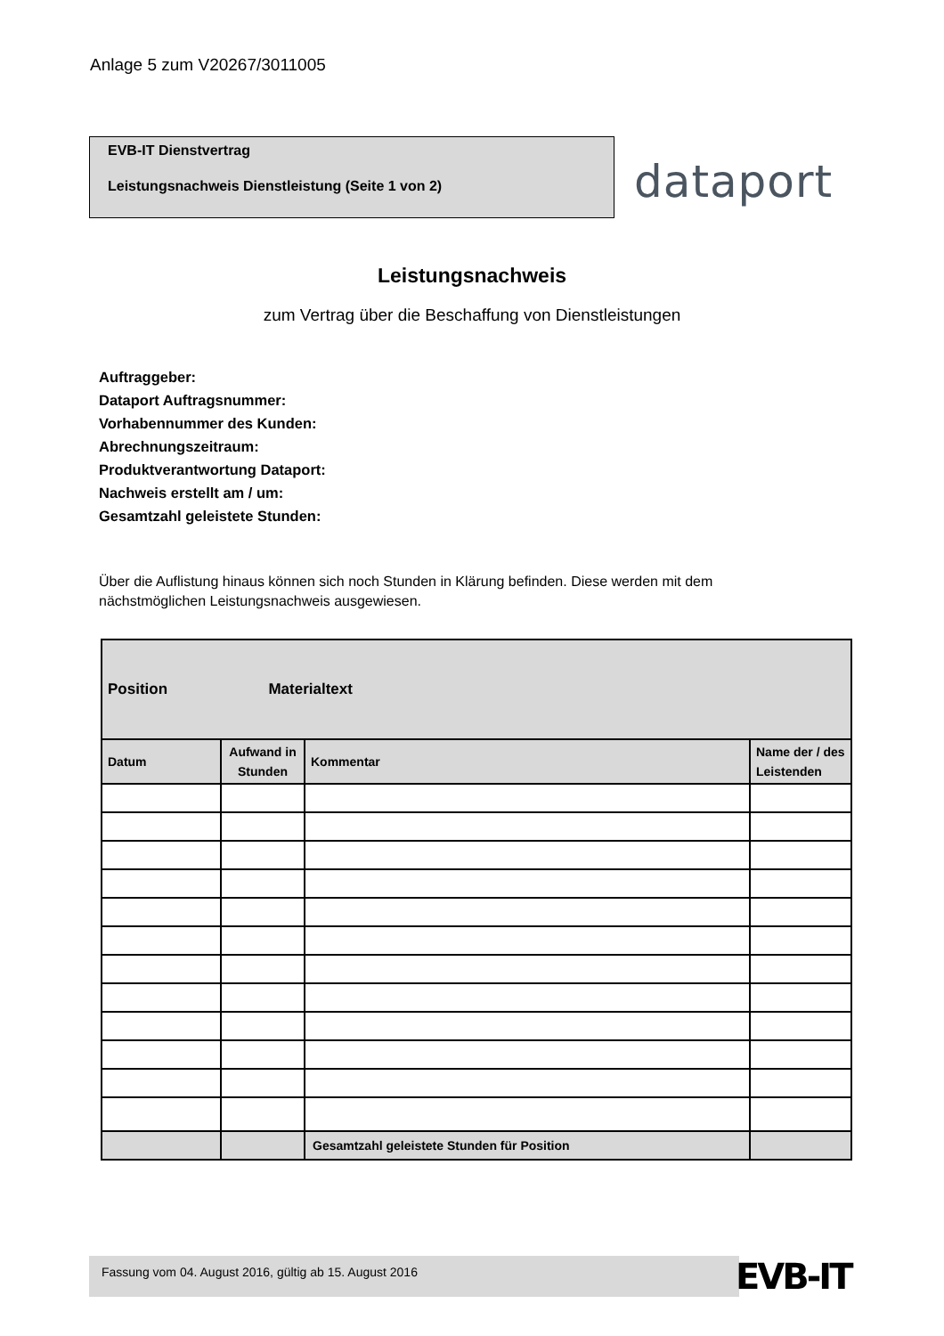Anlage 5 zum V20267/3011005
EVB-IT Dienstvertrag
Leistungsnachweis Dienstleistung (Seite 1 von 2)
dataport
Leistungsnachweis
zum Vertrag über die Beschaffung von Dienstleistungen
Auftraggeber:
Dataport Auftragsnummer:
Vorhabennummer des Kunden:
Abrechnungszeitraum:
Produktverantwortung Dataport:
Nachweis erstellt am / um:
Gesamtzahl geleistete Stunden:
Über die Auflistung hinaus können sich noch Stunden in Klärung befinden. Diese werden mit dem nächstmöglichen Leistungsnachweis ausgewiesen.
| Position Materialtext | | | |
| Datum | Aufwand in Stunden | Kommentar | Name der / des Leistenden |
| | | Gesamtzahl geleistete Stunden für Position | |
Fassung vom 04. August 2016, gültig ab 15. August 2016 EVB-IT